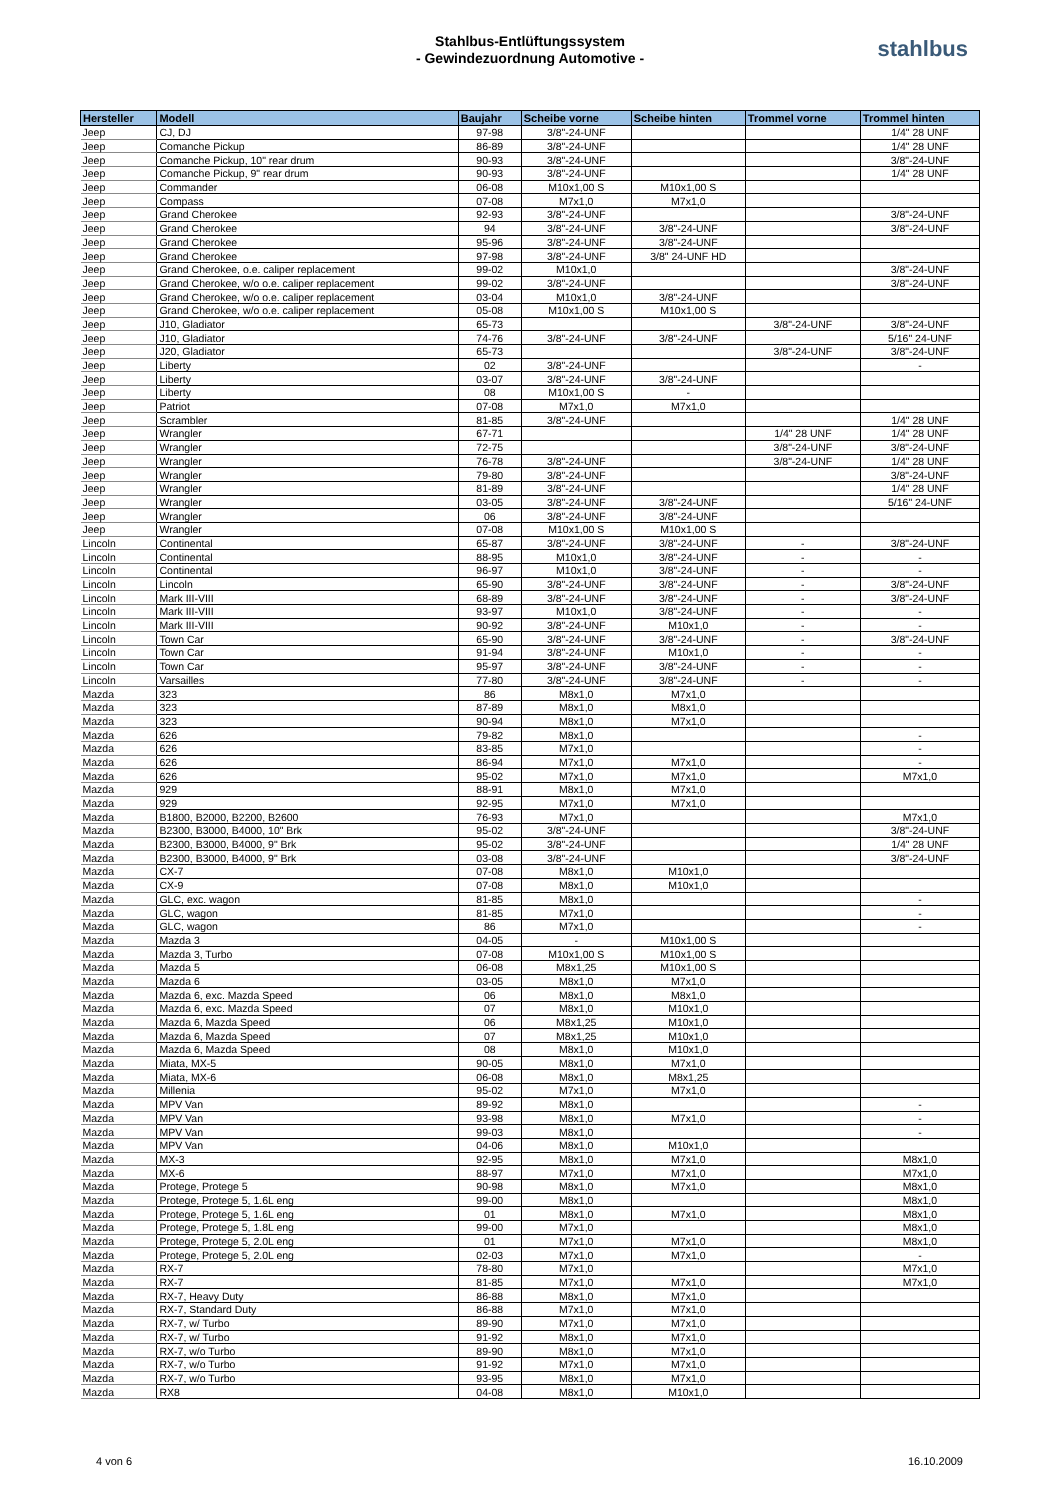Stahlbus-Entlüftungssystem
- Gewindezuordnung Automotive -
stahlbus
| Hersteller | Modell | Baujahr | Scheibe vorne | Scheibe hinten | Trommel vorne | Trommel hinten |
| --- | --- | --- | --- | --- | --- | --- |
| Jeep | CJ, DJ | 97-98 | 3/8"-24-UNF | | | 1/4" 28 UNF |
| Jeep | Comanche Pickup | 86-89 | 3/8"-24-UNF | | | 1/4" 28 UNF |
| Jeep | Comanche Pickup, 10" rear drum | 90-93 | 3/8"-24-UNF | | | 3/8"-24-UNF |
| Jeep | Comanche Pickup, 9" rear drum | 90-93 | 3/8"-24-UNF | | | 1/4" 28 UNF |
| Jeep | Commander | 06-08 | M10x1,00 S | M10x1,00 S | | |
| Jeep | Compass | 07-08 | M7x1,0 | M7x1,0 | | |
| Jeep | Grand Cherokee | 92-93 | 3/8"-24-UNF | | | 3/8"-24-UNF |
| Jeep | Grand Cherokee | 94 | 3/8"-24-UNF | 3/8"-24-UNF | | 3/8"-24-UNF |
| Jeep | Grand Cherokee | 95-96 | 3/8"-24-UNF | 3/8"-24-UNF | | |
| Jeep | Grand Cherokee | 97-98 | 3/8"-24-UNF | 3/8" 24-UNF HD | | |
| Jeep | Grand Cherokee, o.e. caliper replacement | 99-02 | M10x1,0 | | | 3/8"-24-UNF |
| Jeep | Grand Cherokee, w/o o.e. caliper replacement | 99-02 | 3/8"-24-UNF | | | 3/8"-24-UNF |
| Jeep | Grand Cherokee, w/o o.e. caliper replacement | 03-04 | M10x1,0 | 3/8"-24-UNF | | |
| Jeep | Grand Cherokee, w/o o.e. caliper replacement | 05-08 | M10x1,00 S | M10x1,00 S | | |
| Jeep | J10, Gladiator | 65-73 | | | 3/8"-24-UNF | 3/8"-24-UNF |
| Jeep | J10, Gladiator | 74-76 | 3/8"-24-UNF | 3/8"-24-UNF | | 5/16" 24-UNF |
| Jeep | J20, Gladiator | 65-73 | | | 3/8"-24-UNF | 3/8"-24-UNF |
| Jeep | Liberty | 02 | 3/8"-24-UNF | | | - |
| Jeep | Liberty | 03-07 | 3/8"-24-UNF | 3/8"-24-UNF | | |
| Jeep | Liberty | 08 | M10x1,00 S | - | | |
| Jeep | Patriot | 07-08 | M7x1,0 | M7x1,0 | | |
| Jeep | Scrambler | 81-85 | 3/8"-24-UNF | | | 1/4" 28 UNF |
| Jeep | Wrangler | 67-71 | | | 1/4" 28 UNF | 1/4" 28 UNF |
| Jeep | Wrangler | 72-75 | | | 3/8"-24-UNF | 3/8"-24-UNF |
| Jeep | Wrangler | 76-78 | 3/8"-24-UNF | | 3/8"-24-UNF | 1/4" 28 UNF |
| Jeep | Wrangler | 79-80 | 3/8"-24-UNF | | | 3/8"-24-UNF |
| Jeep | Wrangler | 81-89 | 3/8"-24-UNF | | | 1/4" 28 UNF |
| Jeep | Wrangler | 03-05 | 3/8"-24-UNF | 3/8"-24-UNF | | 5/16" 24-UNF |
| Jeep | Wrangler | 06 | 3/8"-24-UNF | 3/8"-24-UNF | | |
| Jeep | Wrangler | 07-08 | M10x1,00 S | M10x1,00 S | | |
| Lincoln | Continental | 65-87 | 3/8"-24-UNF | 3/8"-24-UNF | - | 3/8"-24-UNF |
| Lincoln | Continental | 88-95 | M10x1,0 | 3/8"-24-UNF | - | - |
| Lincoln | Continental | 96-97 | M10x1,0 | 3/8"-24-UNF | - | - |
| Lincoln | Lincoln | 65-90 | 3/8"-24-UNF | 3/8"-24-UNF | - | 3/8"-24-UNF |
| Lincoln | Mark III-VIII | 68-89 | 3/8"-24-UNF | 3/8"-24-UNF | - | 3/8"-24-UNF |
| Lincoln | Mark III-VIII | 93-97 | M10x1,0 | 3/8"-24-UNF | - | - |
| Lincoln | Mark III-VIII | 90-92 | 3/8"-24-UNF | M10x1,0 | - | - |
| Lincoln | Town Car | 65-90 | 3/8"-24-UNF | 3/8"-24-UNF | - | 3/8"-24-UNF |
| Lincoln | Town Car | 91-94 | 3/8"-24-UNF | M10x1,0 | - | - |
| Lincoln | Town Car | 95-97 | 3/8"-24-UNF | 3/8"-24-UNF | - | - |
| Lincoln | Varsailles | 77-80 | 3/8"-24-UNF | 3/8"-24-UNF | - | - |
| Mazda | 323 | 86 | M8x1,0 | M7x1,0 | | |
| Mazda | 323 | 87-89 | M8x1,0 | M8x1,0 | | |
| Mazda | 323 | 90-94 | M8x1,0 | M7x1,0 | | |
| Mazda | 626 | 79-82 | M8x1,0 | | | - |
| Mazda | 626 | 83-85 | M7x1,0 | | | - |
| Mazda | 626 | 86-94 | M7x1,0 | M7x1,0 | | - |
| Mazda | 626 | 95-02 | M7x1,0 | M7x1,0 | | M7x1,0 |
| Mazda | 929 | 88-91 | M8x1,0 | M7x1,0 | | |
| Mazda | 929 | 92-95 | M7x1,0 | M7x1,0 | | |
| Mazda | B1800, B2000, B2200, B2600 | 76-93 | M7x1,0 | | | M7x1,0 |
| Mazda | B2300, B3000, B4000, 10" Brk | 95-02 | 3/8"-24-UNF | | | 3/8"-24-UNF |
| Mazda | B2300, B3000, B4000, 9" Brk | 95-02 | 3/8"-24-UNF | | | 1/4" 28 UNF |
| Mazda | B2300, B3000, B4000, 9" Brk | 03-08 | 3/8"-24-UNF | | | 3/8"-24-UNF |
| Mazda | CX-7 | 07-08 | M8x1,0 | M10x1,0 | | |
| Mazda | CX-9 | 07-08 | M8x1,0 | M10x1,0 | | |
| Mazda | GLC, exc. wagon | 81-85 | M8x1,0 | | | - |
| Mazda | GLC, wagon | 81-85 | M7x1,0 | | | - |
| Mazda | GLC, wagon | 86 | M7x1,0 | | | - |
| Mazda | Mazda 3 | 04-05 | - | M10x1,00 S | | |
| Mazda | Mazda 3, Turbo | 07-08 | M10x1,00 S | M10x1,00 S | | |
| Mazda | Mazda 5 | 06-08 | M8x1,25 | M10x1,00 S | | |
| Mazda | Mazda 6 | 03-05 | M8x1,0 | M7x1,0 | | |
| Mazda | Mazda 6, exc. Mazda Speed | 06 | M8x1,0 | M8x1,0 | | |
| Mazda | Mazda 6, exc. Mazda Speed | 07 | M8x1,0 | M10x1,0 | | |
| Mazda | Mazda 6, Mazda Speed | 06 | M8x1,25 | M10x1,0 | | |
| Mazda | Mazda 6, Mazda Speed | 07 | M8x1,25 | M10x1,0 | | |
| Mazda | Mazda 6, Mazda Speed | 08 | M8x1,0 | M10x1,0 | | |
| Mazda | Miata, MX-5 | 90-05 | M8x1,0 | M7x1,0 | | |
| Mazda | Miata, MX-6 | 06-08 | M8x1,0 | M8x1,25 | | |
| Mazda | Millenia | 95-02 | M7x1,0 | M7x1,0 | | |
| Mazda | MPV Van | 89-92 | M8x1,0 | | | - |
| Mazda | MPV Van | 93-98 | M8x1,0 | M7x1,0 | | - |
| Mazda | MPV Van | 99-03 | M8x1,0 | | | - |
| Mazda | MPV Van | 04-06 | M8x1,0 | M10x1,0 | | |
| Mazda | MX-3 | 92-95 | M8x1,0 | M7x1,0 | | M8x1,0 |
| Mazda | MX-6 | 88-97 | M7x1,0 | M7x1,0 | | M7x1,0 |
| Mazda | Protege, Protege 5 | 90-98 | M8x1,0 | M7x1,0 | | M8x1,0 |
| Mazda | Protege, Protege 5, 1.6L eng | 99-00 | M8x1,0 | | | M8x1,0 |
| Mazda | Protege, Protege 5, 1.6L eng | 01 | M8x1,0 | M7x1,0 | | M8x1,0 |
| Mazda | Protege, Protege 5, 1.8L eng | 99-00 | M7x1,0 | | | M8x1,0 |
| Mazda | Protege, Protege 5, 2.0L eng | 01 | M7x1,0 | M7x1,0 | | M8x1,0 |
| Mazda | Protege, Protege 5, 2.0L eng | 02-03 | M7x1,0 | M7x1,0 | | - |
| Mazda | RX-7 | 78-80 | M7x1,0 | | | M7x1,0 |
| Mazda | RX-7 | 81-85 | M7x1,0 | M7x1,0 | | M7x1,0 |
| Mazda | RX-7, Heavy Duty | 86-88 | M8x1,0 | M7x1,0 | | |
| Mazda | RX-7, Standard Duty | 86-88 | M7x1,0 | M7x1,0 | | |
| Mazda | RX-7, w/ Turbo | 89-90 | M7x1,0 | M7x1,0 | | |
| Mazda | RX-7, w/ Turbo | 91-92 | M8x1,0 | M7x1,0 | | |
| Mazda | RX-7, w/o Turbo | 89-90 | M8x1,0 | M7x1,0 | | |
| Mazda | RX-7, w/o Turbo | 91-92 | M7x1,0 | M7x1,0 | | |
| Mazda | RX-7, w/o Turbo | 93-95 | M8x1,0 | M7x1,0 | | |
| Mazda | RX8 | 04-08 | M8x1,0 | M10x1,0 | | |
4 von 6 16.10.2009